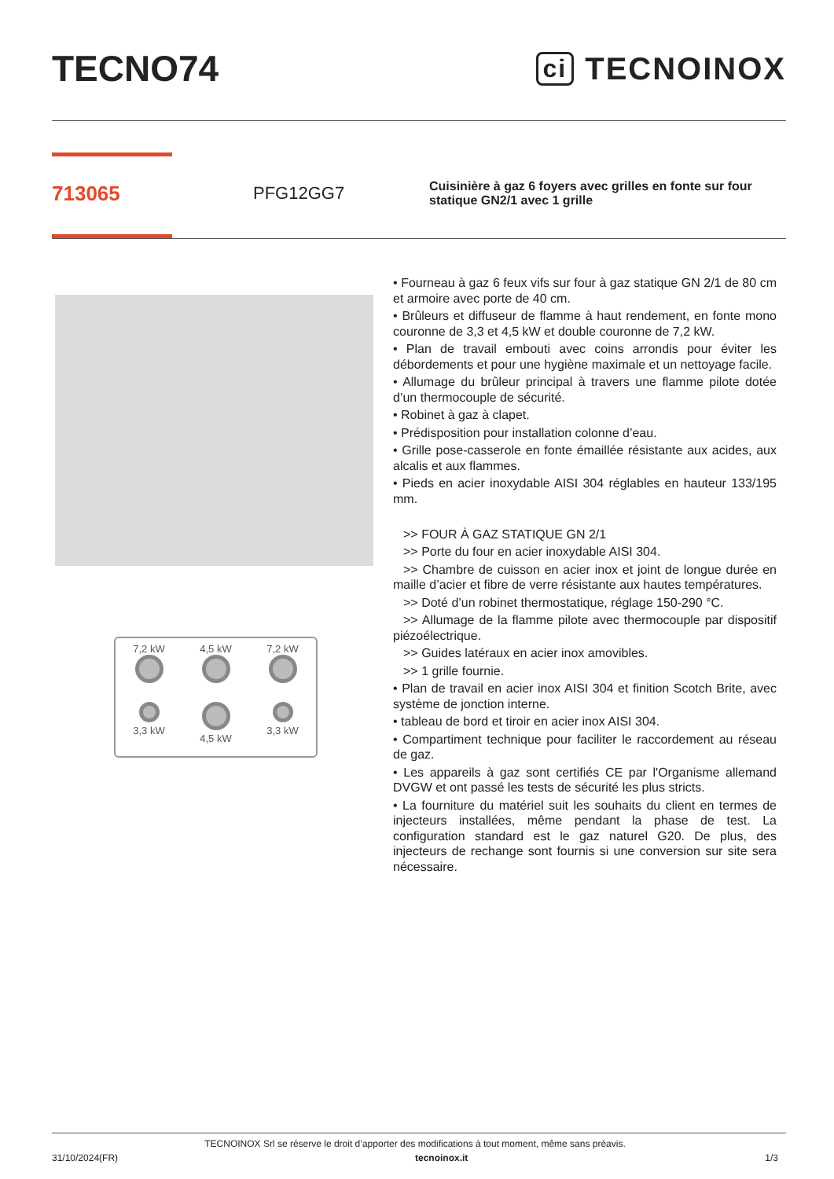TECNO74
ci TECNOINOX
713065
PFG12GG7
Cuisinière à gaz 6 foyers avec grilles en fonte sur four statique GN2/1 avec 1 grille
7,2 kW
4,5 kW
7,2 kW
3,3 kW
4,5 kW
3,3 kW
• Fourneau à gaz 6 feux vifs sur four à gaz statique GN 2/1 de 80 cm et armoire avec porte de 40 cm.
• Brûleurs et diffuseur de flamme à haut rendement, en fonte mono couronne de 3,3 et 4,5 kW et double couronne de 7,2 kW.
• Plan de travail embouti avec coins arrondis pour éviter les débordements et pour une hygiène maximale et un nettoyage facile.
• Allumage du brûleur principal à travers une flamme pilote dotée d’un thermocouple de sécurité.
• Robinet à gaz à clapet.
• Prédisposition pour installation colonne d’eau.
• Grille pose-casserole en fonte émaillée résistante aux acides, aux alcalis et aux flammes.
• Pieds en acier inoxydable AISI 304 réglables en hauteur 133/195 mm.
>> FOUR À GAZ STATIQUE GN 2/1
>> Porte du four en acier inoxydable AISI 304.
>> Chambre de cuisson en acier inox et joint de longue durée en maille d’acier et fibre de verre résistante aux hautes températures.
>> Doté d’un robinet thermostatique, réglage 150-290 °C.
>> Allumage de la flamme pilote avec thermocouple par dispositif piézoélectrique.
>> Guides latéraux en acier inox amovibles.
>> 1 grille fournie.
• Plan de travail en acier inox AISI 304 et finition Scotch Brite, avec système de jonction interne.
• tableau de bord et tiroir en acier inox AISI 304.
• Compartiment technique pour faciliter le raccordement au réseau de gaz.
• Les appareils à gaz sont certifiés CE par l'Organisme allemand DVGW et ont passé les tests de sécurité les plus stricts.
• La fourniture du matériel suit les souhaits du client en termes de injecteurs installées, même pendant la phase de test. La configuration standard est le gaz naturel G20. De plus, des injecteurs de rechange sont fournis si une conversion sur site sera nécessaire.
TECNOINOX Srl se réserve le droit d’apporter des modifications à tout moment, même sans préavis.
31/10/2024(FR) tecnoinox.it 1/3